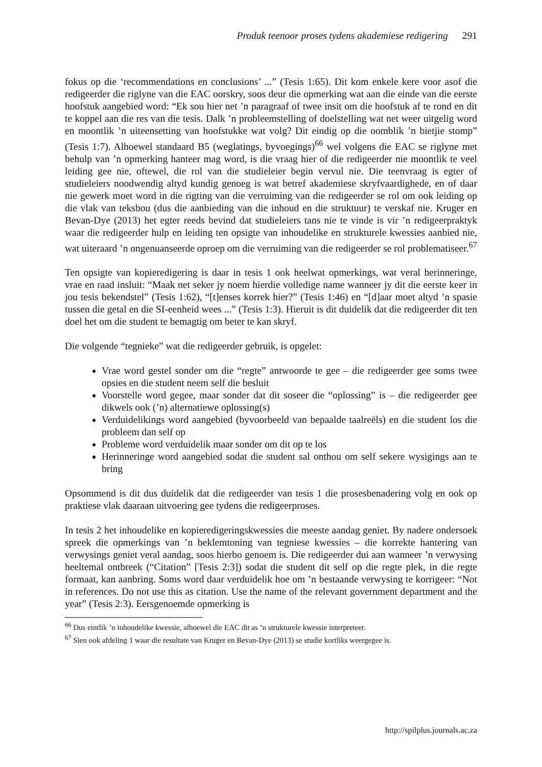Produk teenoor proses tydens akademiese redigering 291
fokus op die ‘recommendations en conclusions’ ...” (Tesis 1:65). Dit kom enkele kere voor asof die redigeerder die riglyne van die EAC oorskry, soos deur die opmerking wat aan die einde van die eerste hoofstuk aangebied word: “Ek sou hier net ’n paragraaf of twee insit om die hoofstuk af te rond en dit te koppel aan die res van die tesis. Dalk ’n probleemstelling of doelstelling wat net weer uitgelig word en moontlik ’n uiteensetting van hoofstukke wat volg? Dit eindig op die oomblik ’n bietjie stomp” (Tesis 1:7). Alhoewel standaard B5 (weglatings, byvoegings)<sup>66</sup> wel volgens die EAC se riglyne met behulp van ’n opmerking hanteer mag word, is die vraag hier of die redigeerder nie moontlik te veel leiding gee nie, oftewel, die rol van die studieleier begin vervul nie. Die teenvraag is egter of studieleiers noodwendig altyd kundig genoeg is wat betref akademiese skryfvaardighede, en of daar nie gewerk moet word in die rigting van die verruiming van die redigeerder se rol om ook leiding op die vlak van teksbou (dus die aanbieding van die inhoud en die struktuur) te verskaf nie. Kruger en Bevan-Dye (2013) het egter reeds bevind dat studieleiers tans nie te vinde is vir ’n redigeerpraktyk waar die redigeerder hulp en leiding ten opsigte van inhoudelike en strukturele kwessies aanbied nie, wat uiteraard ’n ongenuanseerde oproep om die verruiming van die redigeerder se rol problematiseer.<sup>67</sup>
Ten opsigte van kopieredigering is daar in tesis 1 ook heelwat opmerkings, wat veral herinneringe, vrae en raad insluit: “Maak net seker jy noem hierdie volledige name wanneer jy dit die eerste keer in jou tesis bekendstel” (Tesis 1:62), “[t]enses korrek hier?” (Tesis 1:46) en “[d]aar moet altyd ’n spasie tussen die getal en die SI-eenheid wees ...” (Tesis 1:3). Hieruit is dit duidelik dat die redigeerder dit ten doel het om die student te bemagtig om beter te kan skryf.
Die volgende “tegnieke” wat die redigeerder gebruik, is opgelet:
Vrae word gestel sonder om die “regte” antwoorde te gee – die redigeerder gee soms twee opsies en die student neem self die besluit
Voorstelle word gegee, maar sonder dat dit soseer die “oplossing” is – die redigeerder gee dikwels ook (’n) alternatiewe oplossing(s)
Verduidelikings word aangebied (byvoorbeeld van bepaalde taalreëls) en die student los die probleem dan self op
Probleme word verduidelik maar sonder om dit op te los
Herinneringe word aangebied sodat die student sal onthou om self sekere wysigings aan te bring
Opsommend is dit dus duidelik dat die redigeerder van tesis 1 die prosesbenadering volg en ook op praktiese vlak daaraan uitvoering gee tydens die redigeerproses.
In tesis 2 het inhoudelike en kopieredigeringskwessies die meeste aandag geniet. By nadere ondersoek spreek die opmerkings van ’n beklemtoning van tegniese kwessies – die korrekte hantering van verwysings geniet veral aandag, soos hierbo genoem is. Die redigeerder dui aan wanneer ’n verwysing heeltemal ontbreek (“Citation” [Tesis 2:3]) sodat die student dit self op die regte plek, in die regte formaat, kan aanbring. Soms word daar verduidelik hoe om ’n bestaande verwysing te korrigeer: “Not in references. Do not use this as citation. Use the name of the relevant government department and the year” (Tesis 2:3). Eersgenoemde opmerking is
<sup>66</sup> Dus eintlik ’n inhoudelike kwessie, alhoewel die EAC dit as ’n strukturele kwessie interpreteer.
<sup>67</sup> Sien ook afdeling 1 waar die resultate van Kruger en Bevan-Dye (2013) se studie kortliks weergegee is.
http://spilplus.journals.ac.za